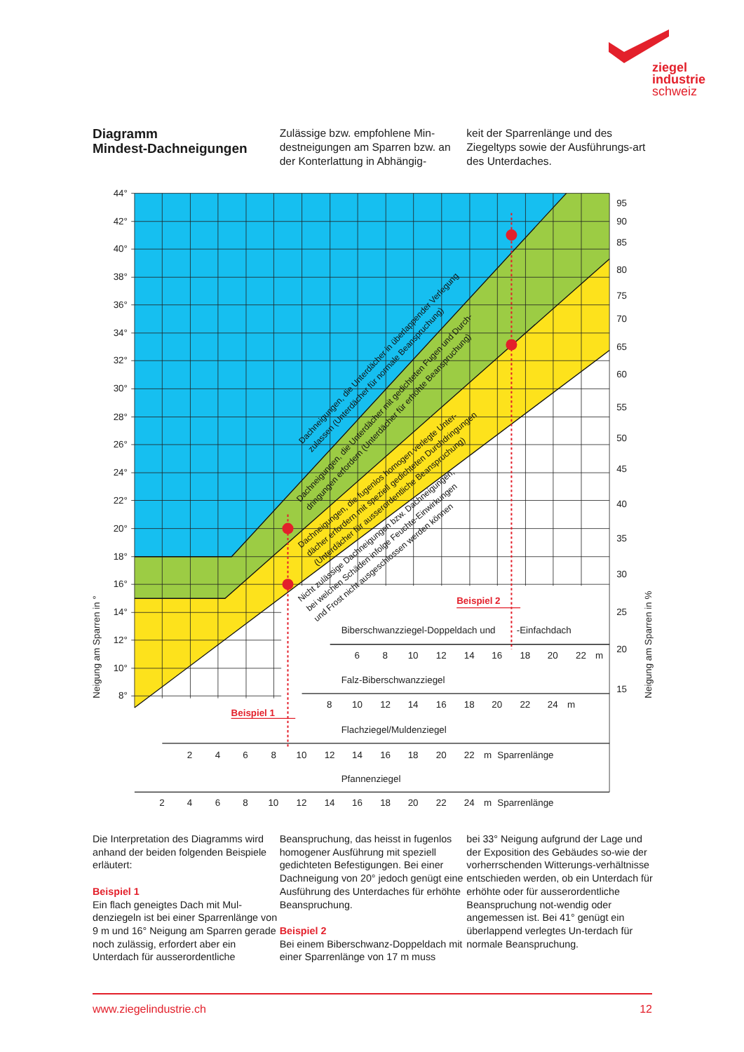ziegel
industrie
schweiz
Diagramm
Mindest-Dachneigungen
Zulässige bzw. empfohlene Min-destneigungen am Sparren bzw. an der Konterlattung in Abhängig-
keit der Sparrenlänge und des Ziegeltyps sowie der Ausführungs-art des Unterdaches.
44°
42°
40°
38°
36°
34°
32°
30°
28°
26°
24°
22°
20°
18°
16°
14°
12°
10°
8°
95
90
85
80
75
70
65
60
55
50
45
40
35
30
25
20
15
Neigung am Sparren in °
Neigung am Sparren in %
Biberschwanzziegel-Doppeldach und
-Einfachdach
6
8
10
12
14
16
18
20
22
m
Falz-Biberschwanzziegel
8
10
12
14
16
18
20
22
24
m
Flachziegel/Muldenziegel
2
4
6
8
10
12
14
16
18
20
22
m
Sparrenlänge
Pfannenziegel
2
4
6
8
10
12
14
16
18
20
22
24
m
Sparrenlänge
Dachneigungen, die Unterdächer in überlappender Verlegung
zulassen (Unterdächer für normale Beanspruchung)
Dachneigungen, die Unterdächer mit gedichteten Fugen und Durch-
dringungen erfordern (Unterdächer für erhöhte Beanspruchung)
Dachneigungen, die fugenlos homogen verlegte Unter-
dächer erfordern mit speziell gedichteten Durchdringungen
(Unterdächer für ausserordentliche Beanspruchung)
Nicht zulässige Dachneigungen bzw. Dachneigungen,
bei welchen Schäden infolge Feuchte-Einwirkungen
und Frost nicht ausgeschlossen werden können
Beispiel 1
Beispiel 2
Die Interpretation des Diagramms wird anhand der beiden folgenden Beispiele erläutert:
Beispiel 1
Ein flach geneigtes Dach mit Mul-denziegeln ist bei einer Sparrenlänge von 9 m und 16° Neigung am Sparren gerade noch zulässig, erfordert aber ein Unterdach für ausserordentliche
Beanspruchung, das heisst in fugenlos homogener Ausführung mit speziell gedichteten Befestigungen. Bei einer Dachneigung von 20° jedoch genügt eine Ausführung des Unterdaches für erhöhte Beanspruchung.
Beispiel 2
Bei einem Biberschwanz-Doppeldach mit einer Sparrenlänge von 17 m muss
bei 33° Neigung aufgrund der Lage und der Exposition des Gebäudes so-wie der vorherrschenden Witterungs-verhältnisse entschieden werden, ob ein Unterdach für erhöhte oder für ausserordentliche Beanspruchung not-wendig oder angemessen ist. Bei 41° genügt ein überlappend verlegtes Un-terdach für normale Beanspruchung.
www.ziegelindustrie.ch 12